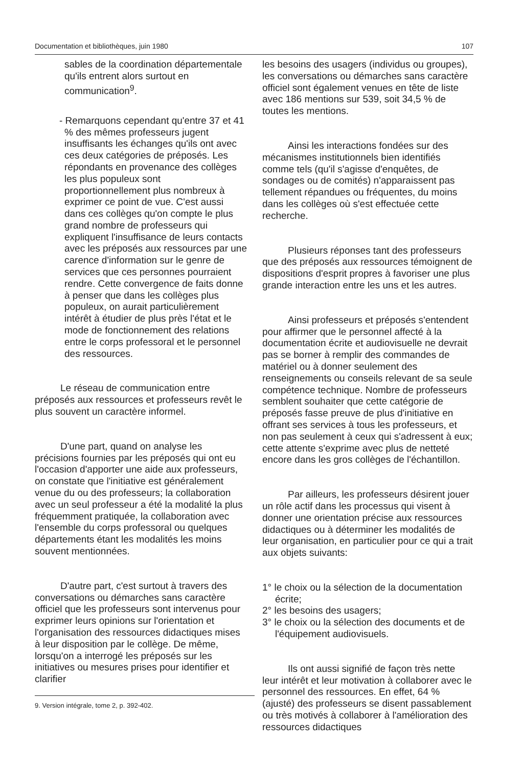Documentation et bibliothèques, juin 1980 107
sables de la coordination départementale qu'ils entrent alors surtout en communication<sup>9</sup>.
- Remarquons cependant qu'entre 37 et 41 % des mêmes professeurs jugent insuffisants les échanges qu'ils ont avec ces deux catégories de préposés. Les répondants en provenance des collèges les plus populeux sont proportionnellement plus nombreux à exprimer ce point de vue. C'est aussi dans ces collèges qu'on compte le plus grand nombre de professeurs qui expliquent l'insuffisance de leurs contacts avec les préposés aux ressources par une carence d'information sur le genre de services que ces personnes pourraient rendre. Cette convergence de faits donne à penser que dans les collèges plus populeux, on aurait particulièrement intérêt à étudier de plus près l'état et le mode de fonctionnement des relations entre le corps professoral et le personnel des ressources.
Le réseau de communication entre préposés aux ressources et professeurs revêt le plus souvent un caractère informel.
D'une part, quand on analyse les précisions fournies par les préposés qui ont eu l'occasion d'apporter une aide aux professeurs, on constate que l'initiative est généralement venue du ou des professeurs; la collaboration avec un seul professeur a été la modalité la plus fréquemment pratiquée, la collaboration avec l'ensemble du corps professoral ou quelques départements étant les modalités les moins souvent mentionnées.
D'autre part, c'est surtout à travers des conversations ou démarches sans caractère officiel que les professeurs sont intervenus pour exprimer leurs opinions sur l'orientation et l'organisation des ressources didactiques mises à leur disposition par le collège. De même, lorsqu'on a interrogé les préposés sur les initiatives ou mesures prises pour identifier et clarifier
9. Version intégrale, tome 2, p. 392-402.
les besoins des usagers (individus ou groupes), les conversations ou démarches sans caractère officiel sont également venues en tête de liste avec 186 mentions sur 539, soit 34,5 % de toutes les mentions.
Ainsi les interactions fondées sur des mécanismes institutionnels bien identifiés comme tels (qu'il s'agisse d'enquêtes, de sondages ou de comités) n'apparaissent pas tellement répandues ou fréquentes, du moins dans les collèges où s'est effectuée cette recherche.
Plusieurs réponses tant des professeurs que des préposés aux ressources témoignent de dispositions d'esprit propres à favoriser une plus grande interaction entre les uns et les autres.
Ainsi professeurs et préposés s'entendent pour affirmer que le personnel affecté à la documentation écrite et audiovisuelle ne devrait pas se borner à remplir des commandes de matériel ou à donner seulement des renseignements ou conseils relevant de sa seule compétence technique. Nombre de professeurs semblent souhaiter que cette catégorie de préposés fasse preuve de plus d'initiative en offrant ses services à tous les professeurs, et non pas seulement à ceux qui s'adressent à eux; cette attente s'exprime avec plus de netteté encore dans les gros collèges de l'échantillon.
Par ailleurs, les professeurs désirent jouer un rôle actif dans les processus qui visent à donner une orientation précise aux ressources didactiques ou à déterminer les modalités de leur organisation, en particulier pour ce qui a trait aux objets suivants:
1° le choix ou la sélection de la documentation écrite;
2° les besoins des usagers;
3° le choix ou la sélection des documents et de l'équipement audiovisuels.
Ils ont aussi signifié de façon très nette leur intérêt et leur motivation à collaborer avec le personnel des ressources. En effet, 64 % (ajusté) des professeurs se disent passablement ou très motivés à collaborer à l'amélioration des ressources didactiques